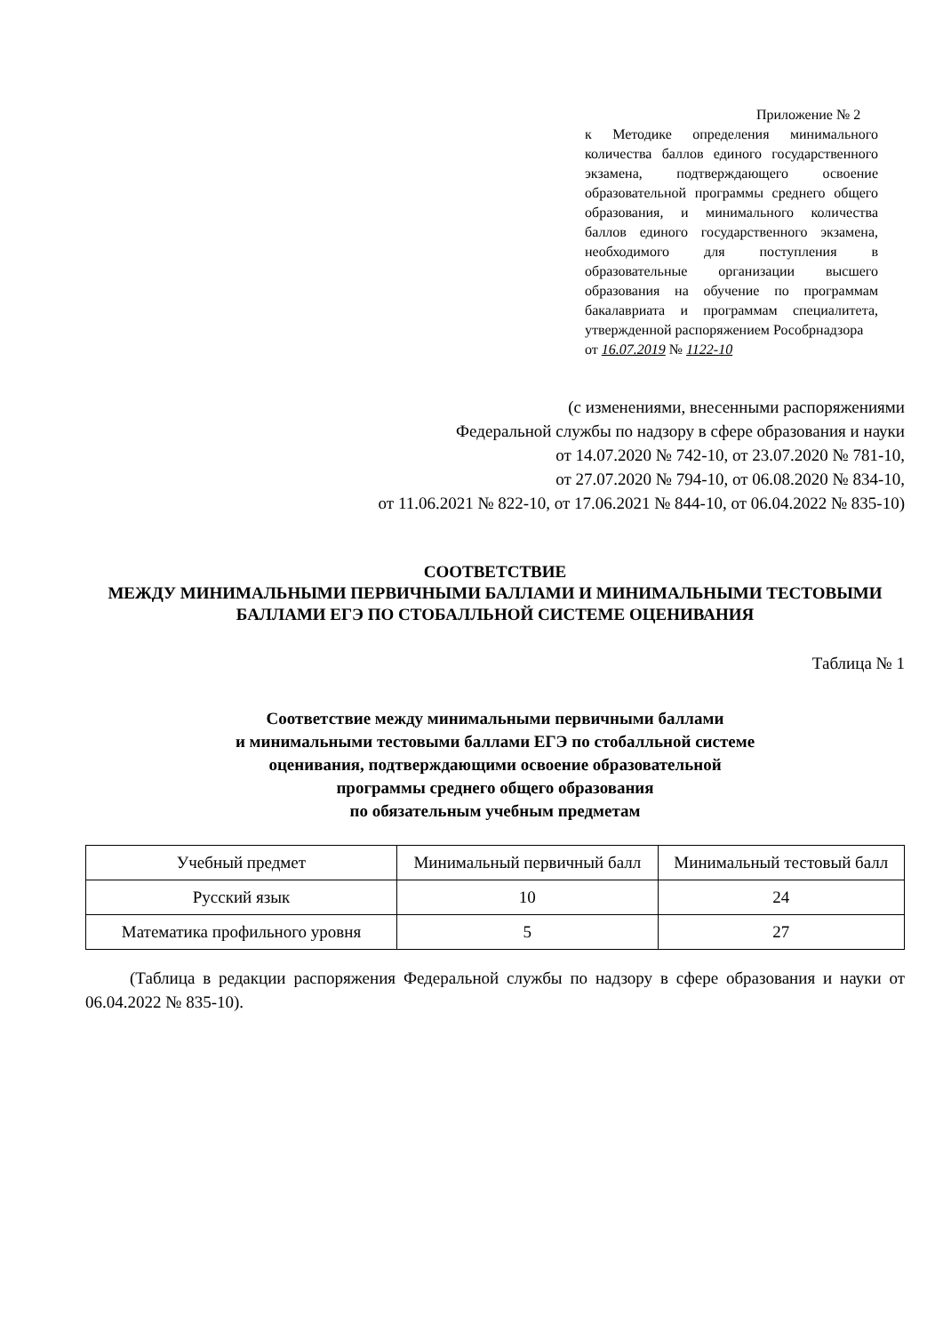Приложение № 2
к Методике определения минимального количества баллов единого государственного экзамена, подтверждающего освоение образовательной программы среднего общего образования, и минимального количества баллов единого государственного экзамена, необходимого для поступления в образовательные организации высшего образования на обучение по программам бакалавриата и программам специалитета, утвержденной распоряжением Рособрнадзора
от 16.07.2019 № 1122-10
(с изменениями, внесенными распоряжениями
Федеральной службы по надзору в сфере образования и науки
от 14.07.2020 № 742-10, от 23.07.2020 № 781-10,
от 27.07.2020 № 794-10, от 06.08.2020 № 834-10,
от 11.06.2021 № 822-10, от 17.06.2021 № 844-10, от 06.04.2022 № 835-10)
СООТВЕТСТВИЕ
МЕЖДУ МИНИМАЛЬНЫМИ ПЕРВИЧНЫМИ БАЛЛАМИ И МИНИМАЛЬНЫМИ ТЕСТОВЫМИ БАЛЛАМИ ЕГЭ ПО СТОБАЛЛЬНОЙ СИСТЕМЕ ОЦЕНИВАНИЯ
Таблица № 1
Соответствие между минимальными первичными баллами
и минимальными тестовыми баллами ЕГЭ по стобалльной системе
оценивания, подтверждающими освоение образовательной
программы среднего общего образования
по обязательным учебным предметам
| Учебный предмет | Минимальный первичный балл | Минимальный тестовый балл |
| --- | --- | --- |
| Русский язык | 10 | 24 |
| Математика профильного уровня | 5 | 27 |
(Таблица в редакции распоряжения Федеральной службы по надзору в сфере образования и науки от 06.04.2022 № 835-10).